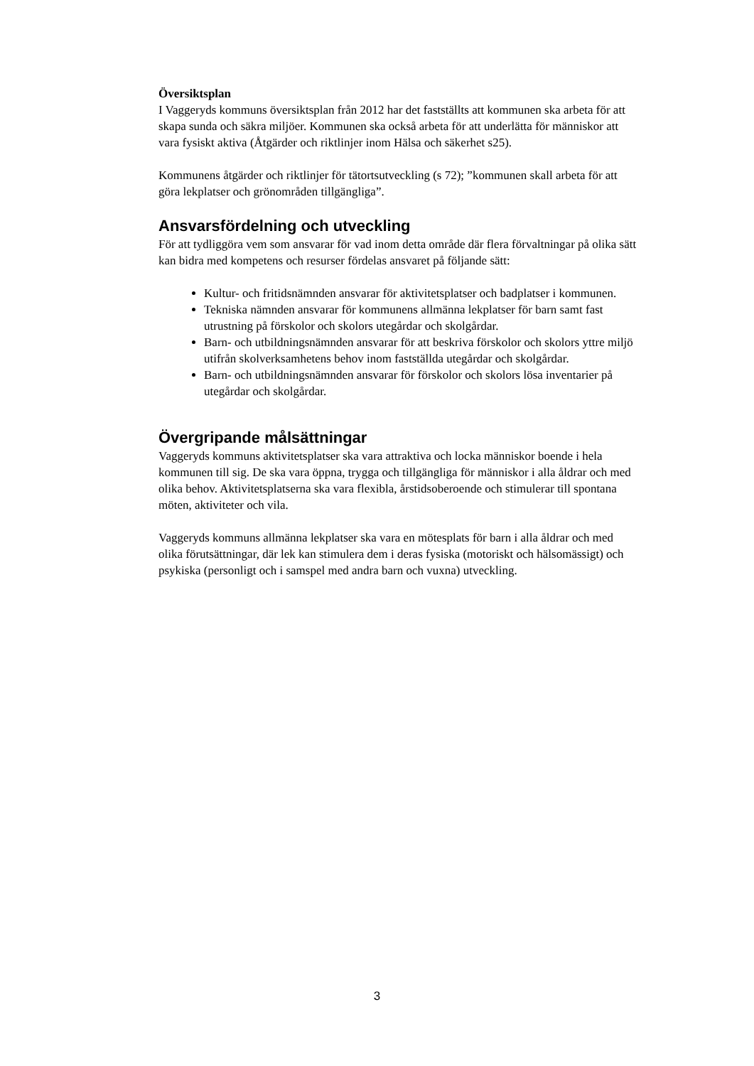Översiktsplan
I Vaggeryds kommuns översiktsplan från 2012 har det fastställts att kommunen ska arbeta för att skapa sunda och säkra miljöer. Kommunen ska också arbeta för att underlätta för människor att vara fysiskt aktiva (Åtgärder och riktlinjer inom Hälsa och säkerhet s25).
Kommunens åtgärder och riktlinjer för tätortsutveckling (s 72); ”kommunen skall arbeta för att göra lekplatser och grönområden tillgängliga”.
Ansvarsfördelning och utveckling
För att tydliggöra vem som ansvarar för vad inom detta område där flera förvaltningar på olika sätt kan bidra med kompetens och resurser fördelas ansvaret på följande sätt:
Kultur- och fritidsnämnden ansvarar för aktivitetsplatser och badplatser i kommunen.
Tekniska nämnden ansvarar för kommunens allmänna lekplatser för barn samt fast utrustning på förskolor och skolors utegårdar och skolgårdar.
Barn- och utbildningsnämnden ansvarar för att beskriva förskolor och skolors yttre miljö utifrån skolverksamhetens behov inom fastställda utegårdar och skolgårdar.
Barn- och utbildningsnämnden ansvarar för förskolor och skolors lösa inventarier på utegårdar och skolgårdar.
Övergripande målsättningar
Vaggeryds kommuns aktivitetsplatser ska vara attraktiva och locka människor boende i hela kommunen till sig. De ska vara öppna, trygga och tillgängliga för människor i alla åldrar och med olika behov. Aktivitetsplatserna ska vara flexibla, årstidsoberoende och stimulerar till spontana möten, aktiviteter och vila.
Vaggeryds kommuns allmänna lekplatser ska vara en mötesplats för barn i alla åldrar och med olika förutsättningar, där lek kan stimulera dem i deras fysiska (motoriskt och hälsomässigt) och psykiska (personligt och i samspel med andra barn och vuxna) utveckling.
3